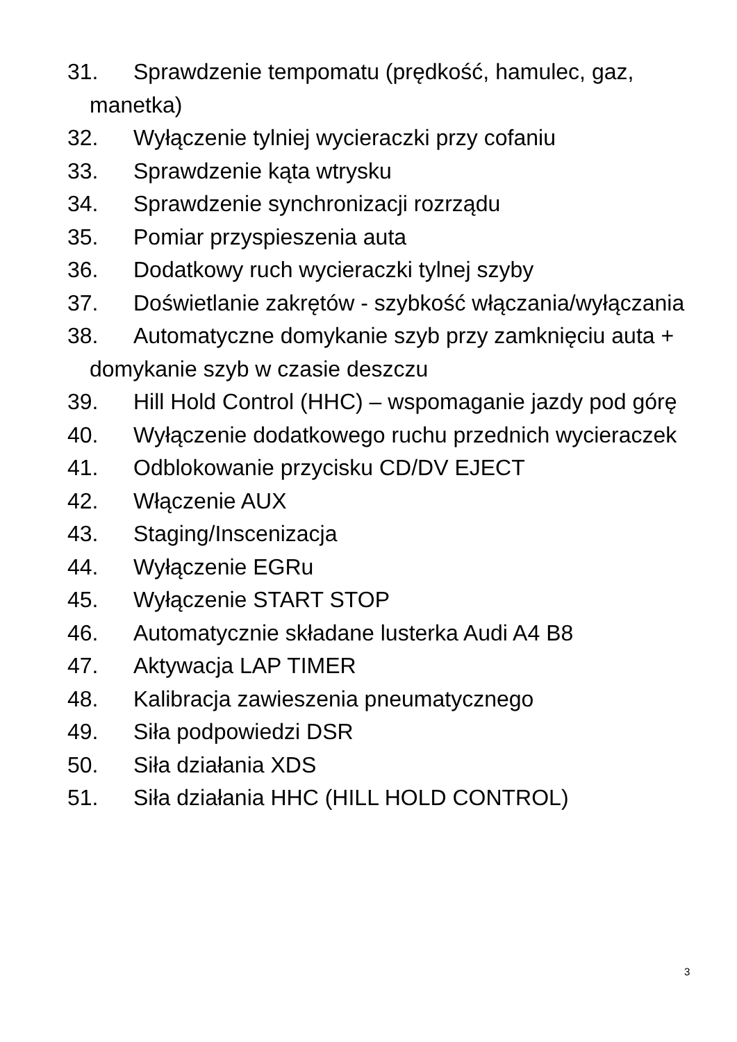31. Sprawdzenie tempomatu (prędkość, hamulec, gaz, manetka)
32. Wyłączenie tylniej wycieraczki przy cofaniu
33. Sprawdzenie kąta wtrysku
34. Sprawdzenie synchronizacji rozrządu
35. Pomiar przyspieszenia auta
36. Dodatkowy ruch wycieraczki tylnej szyby
37. Doświetlanie zakrętów - szybkość włączania/wyłączania
38. Automatyczne domykanie szyb przy zamknięciu auta + domykanie szyb w czasie deszczu
39. Hill Hold Control (HHC) – wspomaganie jazdy pod górę
40. Wyłączenie dodatkowego ruchu przednich wycieraczek
41. Odblokowanie przycisku CD/DV EJECT
42. Włączenie AUX
43. Staging/Inscenizacja
44. Wyłączenie EGRu
45. Wyłączenie START STOP
46. Automatycznie składane lusterka Audi A4 B8
47. Aktywacja LAP TIMER
48. Kalibracja zawieszenia pneumatycznego
49. Siła podpowiedzi DSR
50. Siła działania XDS
51. Siła działania HHC (HILL HOLD CONTROL)
3